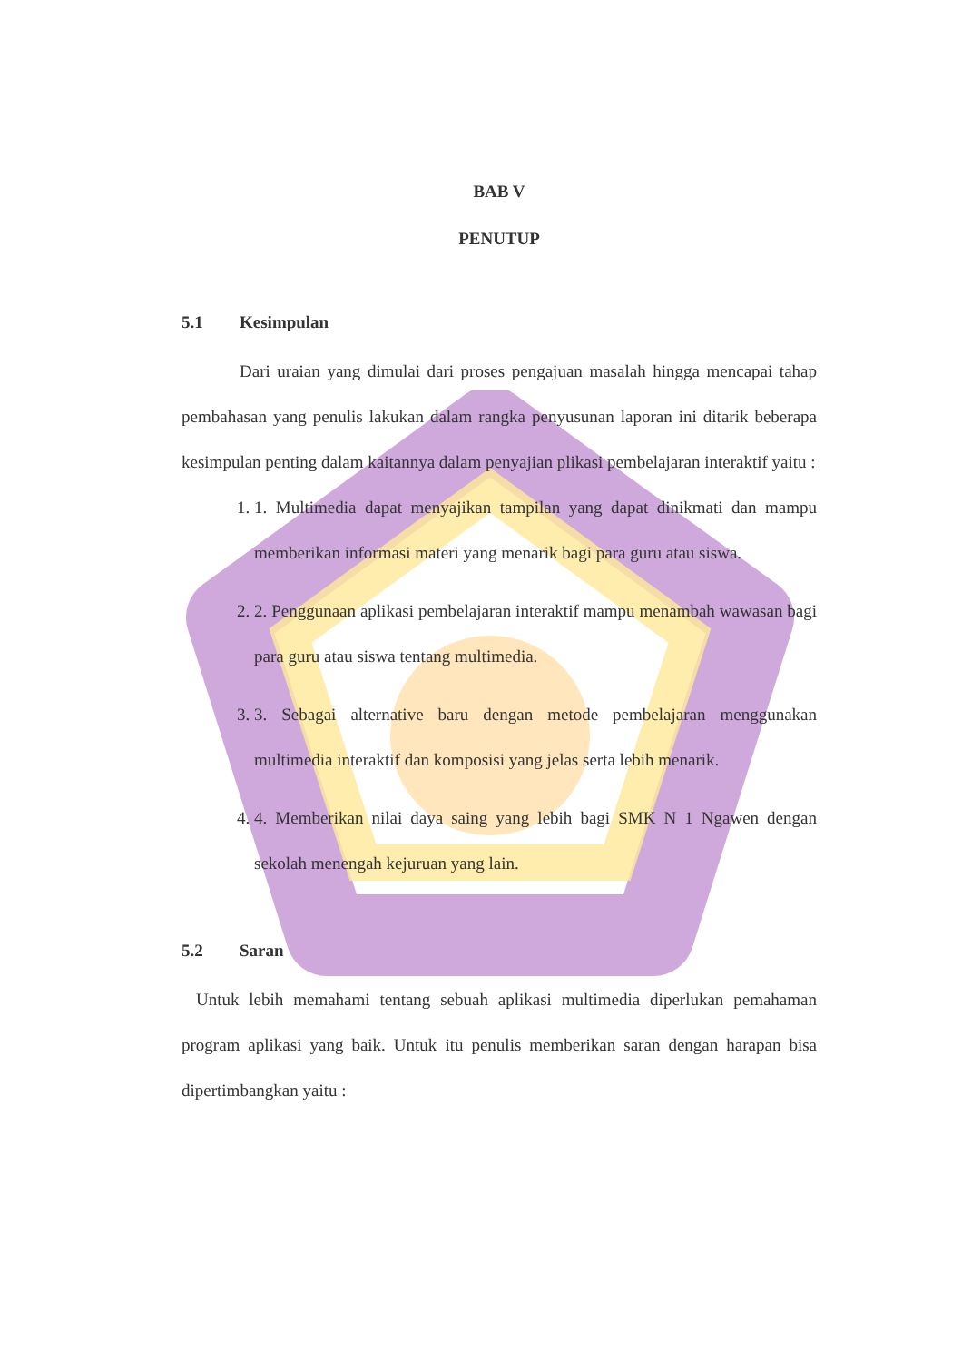BAB V
PENUTUP
5.1 Kesimpulan
Dari uraian yang dimulai dari proses pengajuan masalah hingga mencapai tahap pembahasan yang penulis lakukan dalam rangka penyusunan laporan ini ditarik beberapa kesimpulan penting dalam kaitannya dalam penyajian plikasi pembelajaran interaktif yaitu :
1. 1. Multimedia dapat menyajikan tampilan yang dapat dinikmati dan mampu memberikan informasi materi yang menarik bagi para guru atau siswa.
2. 2. Penggunaan aplikasi pembelajaran interaktif mampu menambah wawasan bagi para guru atau siswa tentang multimedia.
3. 3. Sebagai alternative baru dengan metode pembelajaran menggunakan multimedia interaktif dan komposisi yang jelas serta lebih menarik.
4. 4. Memberikan nilai daya saing yang lebih bagi SMK N 1 Ngawen dengan sekolah menengah kejuruan yang lain.
5.2 Saran
Untuk lebih memahami tentang sebuah aplikasi multimedia diperlukan pemahaman program aplikasi yang baik. Untuk itu penulis memberikan saran dengan harapan bisa dipertimbangkan yaitu :